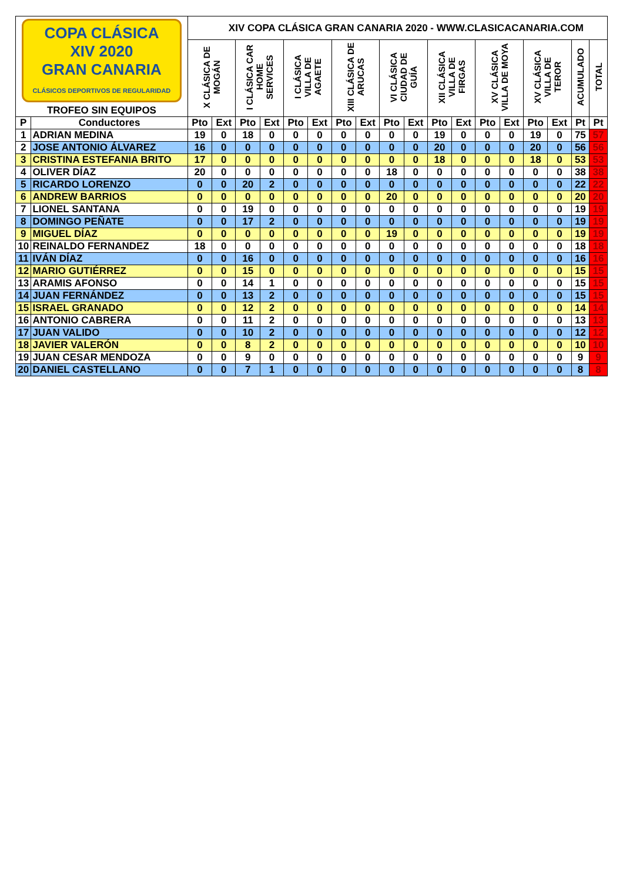| COPA CLÁSICA XIV 2020 GRAN CANARIA CLÁSICOS DEPORTIVOS DE REGULARIDAD TROFEO SIN EQUIPOS | | XIV COPA CLÁSICA GRAN CANARIA 2020 - WWW.CLASICACANARIA.COM | | | | | | | | | | | | | | | | | |
| | | X CLÁSICA DE MOGÁN | | I CLÁSICA CAR HOME SERVICES | | I CLÁSICA VILLA DE AGAETE | | XIII CLÁSICA DE ARUCAS | | VI CLÁSICA CIUDAD DE GUÍA | | XII CLÁSICA VILLA DE FIRGAS | | XV CLÁSICA VILLA DE MOYA | | XV CLÁSICA VILLA DE TEROR | | ACUMULADO | TOTAL |
| P | Conductores | Pto | Ext | Pto | Ext | Pto | Ext | Pto | Ext | Pto | Ext | Pto | Ext | Pto | Ext | Pto | Ext | Pt | Pt |
| 1 | ADRIAN MEDINA | 19 | 0 | 18 | 0 | 0 | 0 | 0 | 0 | 0 | 0 | 19 | 0 | 0 | 0 | 19 | 0 | 75 | 57 |
| 2 | JOSE ANTONIO ÁLVAREZ | 16 | 0 | 0 | 0 | 0 | 0 | 0 | 0 | 0 | 0 | 20 | 0 | 0 | 0 | 20 | 0 | 56 | 56 |
| 3 | CRISTINA ESTEFANIA BRITO | 17 | 0 | 0 | 0 | 0 | 0 | 0 | 0 | 0 | 0 | 18 | 0 | 0 | 0 | 18 | 0 | 53 | 53 |
| 4 | OLIVER DÍAZ | 20 | 0 | 0 | 0 | 0 | 0 | 0 | 0 | 18 | 0 | 0 | 0 | 0 | 0 | 0 | 0 | 38 | 38 |
| 5 | RICARDO LORENZO | 0 | 0 | 20 | 2 | 0 | 0 | 0 | 0 | 0 | 0 | 0 | 0 | 0 | 0 | 0 | 0 | 22 | 22 |
| 6 | ANDREW BARRIOS | 0 | 0 | 0 | 0 | 0 | 0 | 0 | 0 | 20 | 0 | 0 | 0 | 0 | 0 | 0 | 0 | 20 | 20 |
| 7 | LIONEL SANTANA | 0 | 0 | 19 | 0 | 0 | 0 | 0 | 0 | 0 | 0 | 0 | 0 | 0 | 0 | 0 | 0 | 19 | 19 |
| 8 | DOMINGO PEÑATE | 0 | 0 | 17 | 2 | 0 | 0 | 0 | 0 | 0 | 0 | 0 | 0 | 0 | 0 | 0 | 0 | 19 | 19 |
| 9 | MIGUEL DÍAZ | 0 | 0 | 0 | 0 | 0 | 0 | 0 | 0 | 19 | 0 | 0 | 0 | 0 | 0 | 0 | 0 | 19 | 19 |
| 10 | REINALDO FERNANDEZ | 18 | 0 | 0 | 0 | 0 | 0 | 0 | 0 | 0 | 0 | 0 | 0 | 0 | 0 | 0 | 0 | 18 | 18 |
| 11 | IVÁN DÍAZ | 0 | 0 | 16 | 0 | 0 | 0 | 0 | 0 | 0 | 0 | 0 | 0 | 0 | 0 | 0 | 0 | 16 | 16 |
| 12 | MARIO GUTIÉRREZ | 0 | 0 | 15 | 0 | 0 | 0 | 0 | 0 | 0 | 0 | 0 | 0 | 0 | 0 | 0 | 0 | 15 | 15 |
| 13 | ARAMIS AFONSO | 0 | 0 | 14 | 1 | 0 | 0 | 0 | 0 | 0 | 0 | 0 | 0 | 0 | 0 | 0 | 0 | 15 | 15 |
| 14 | JUAN FERNÁNDEZ | 0 | 0 | 13 | 2 | 0 | 0 | 0 | 0 | 0 | 0 | 0 | 0 | 0 | 0 | 0 | 0 | 15 | 15 |
| 15 | ISRAEL GRANADO | 0 | 0 | 12 | 2 | 0 | 0 | 0 | 0 | 0 | 0 | 0 | 0 | 0 | 0 | 0 | 0 | 14 | 14 |
| 16 | ANTONIO CABRERA | 0 | 0 | 11 | 2 | 0 | 0 | 0 | 0 | 0 | 0 | 0 | 0 | 0 | 0 | 0 | 0 | 13 | 13 |
| 17 | JUAN VALIDO | 0 | 0 | 10 | 2 | 0 | 0 | 0 | 0 | 0 | 0 | 0 | 0 | 0 | 0 | 0 | 0 | 12 | 12 |
| 18 | JAVIER VALERÓN | 0 | 0 | 8 | 2 | 0 | 0 | 0 | 0 | 0 | 0 | 0 | 0 | 0 | 0 | 0 | 0 | 10 | 10 |
| 19 | JUAN CESAR MENDOZA | 0 | 0 | 9 | 0 | 0 | 0 | 0 | 0 | 0 | 0 | 0 | 0 | 0 | 0 | 0 | 0 | 9 | 9 |
| 20 | DANIEL CASTELLANO | 0 | 0 | 7 | 1 | 0 | 0 | 0 | 0 | 0 | 0 | 0 | 0 | 0 | 0 | 0 | 0 | 8 | 8 |